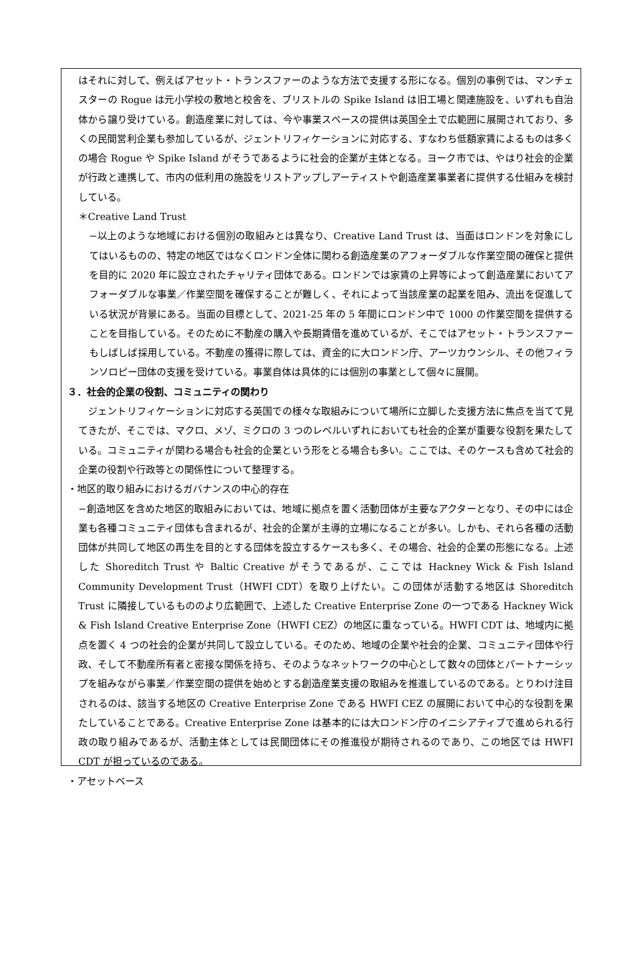はそれに対して、例えばアセット・トランスファーのような方法で支援する形になる。個別の事例では、マンチェスターの Rogue は元小学校の敷地と校舎を、ブリストルの Spike Island は旧工場と関連施設を、いずれも自治体から譲り受けている。創造産業に対しては、今や事業スペースの提供は英国全土で広範囲に展開されており、多くの民間営利企業も参加しているが、ジェントリフィケーションに対応する、すなわち低額家賃によるものは多くの場合 Rogue や Spike Island がそうであるように社会的企業が主体となる。ヨーク市では、やはり社会的企業が行政と連携して、市内の低利用の施設をリストアップしアーティストや創造産業事業者に提供する仕組みを検討している。
＊Creative Land Trust
−以上のような地域における個別の取組みとは異なり、Creative Land Trust は、当面はロンドンを対象にしてはいるものの、特定の地区ではなくロンドン全体に関わる創造産業のアフォーダブルな作業空間の確保と提供を目的に 2020 年に設立されたチャリティ団体である。ロンドンでは家賃の上昇等によって創造産業においてアフォーダブルな事業／作業空間を確保することが難しく、それによって当該産業の起業を阻み、流出を促進している状況が背景にある。当面の目標として、2021-25 年の 5 年間にロンドン中で 1000 の作業空間を提供することを目指している。そのために不動産の購入や長期賃借を進めているが、そこではアセット・トランスファーもしばしば採用している。不動産の獲得に際しては、資金的に大ロンドン庁、アーツカウンシル、その他フィランソロピー団体の支援を受けている。事業自体は具体的には個別の事業として個々に展開。
３．社会的企業の役割、コミュニティの関わり
　ジェントリフィケーションに対応する英国での様々な取組みについて場所に立脚した支援方法に焦点を当てて見てきたが、そこでは、マクロ、メゾ、ミクロの 3 つのレベルいずれにおいても社会的企業が重要な役割を果たしている。コミュニティが関わる場合も社会的企業という形をとる場合も多い。ここでは、そのケースも含めて社会的企業の役割や行政等との関係性について整理する。
・地区的取り組みにおけるガバナンスの中心的存在
−創造地区を含めた地区的取組みにおいては、地域に拠点を置く活動団体が主要なアクターとなり、その中には企業も各種コミュニティ団体も含まれるが、社会的企業が主導的立場になることが多い。しかも、それら各種の活動団体が共同して地区の再生を目的とする団体を設立するケースも多く、その場合、社会的企業の形態になる。上述した Shoreditch Trust や Baltic Creative がそうであるが、ここでは Hackney Wick & Fish Island Community Development Trust（HWFI CDT）を取り上げたい。この団体が活動する地区は Shoreditch Trust に隣接しているもののより広範囲で、上述した Creative Enterprise Zone の一つである Hackney Wick & Fish Island Creative Enterprise Zone（HWFI CEZ）の地区に重なっている。HWFI CDT は、地域内に拠点を置く 4 つの社会的企業が共同して設立している。そのため、地域の企業や社会的企業、コミュニティ団体や行政、そして不動産所有者と密接な関係を持ち、そのようなネットワークの中心として数々の団体とパートナーシップを組みながら事業／作業空間の提供を始めとする創造産業支援の取組みを推進しているのである。とりわけ注目されるのは、該当する地区の Creative Enterprise Zone である HWFI CEZ の展開において中心的な役割を果たしていることである。Creative Enterprise Zone は基本的には大ロンドン庁のイニシアティブで進められる行政の取り組みであるが、活動主体としては民間団体にその推進役が期待されるのであり、この地区では HWFI CDT が担っているのである。
・アセットベース